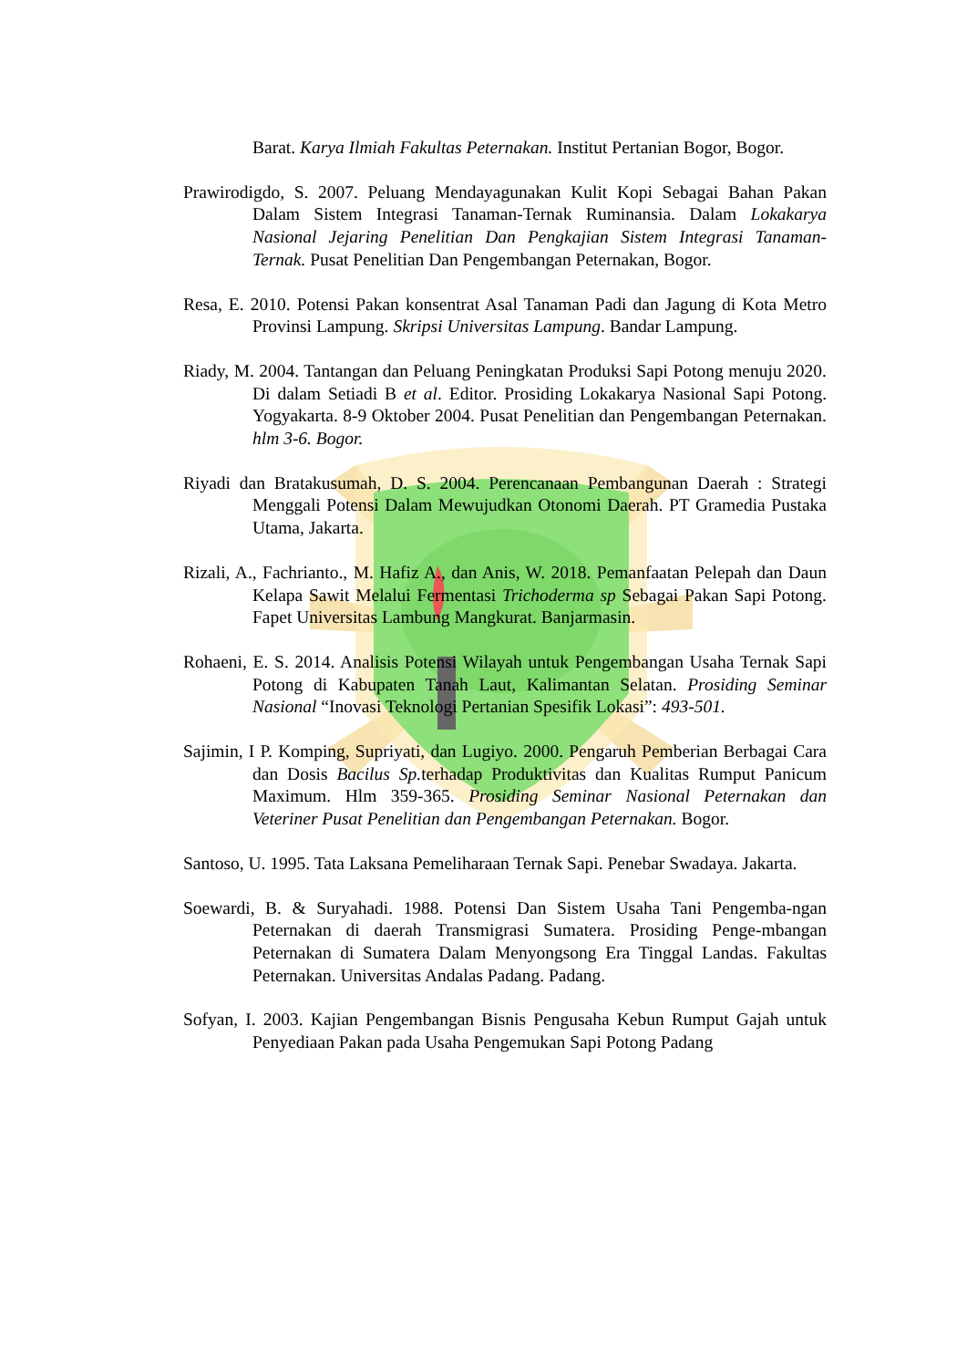Barat. Karya Ilmiah Fakultas Peternakan. Institut Pertanian Bogor, Bogor.
Prawirodigdo, S. 2007. Peluang Mendayagunakan Kulit Kopi Sebagai Bahan Pakan Dalam Sistem Integrasi Tanaman-Ternak Ruminansia. Dalam Lokakarya Nasional Jejaring Penelitian Dan Pengkajian Sistem Integrasi Tanaman-Ternak. Pusat Penelitian Dan Pengembangan Peternakan, Bogor.
Resa, E. 2010. Potensi Pakan konsentrat Asal Tanaman Padi dan Jagung di Kota Metro Provinsi Lampung. Skripsi Universitas Lampung. Bandar Lampung.
Riady, M. 2004. Tantangan dan Peluang Peningkatan Produksi Sapi Potong menuju 2020. Di dalam Setiadi B et al. Editor. Prosiding Lokakarya Nasional Sapi Potong. Yogyakarta. 8-9 Oktober 2004. Pusat Penelitian dan Pengembangan Peternakan. hlm 3-6. Bogor.
Riyadi dan Bratakusumah, D. S. 2004. Perencanaan Pembangunan Daerah : Strategi Menggali Potensi Dalam Mewujudkan Otonomi Daerah. PT Gramedia Pustaka Utama, Jakarta.
Rizali, A., Fachrianto., M. Hafiz A., dan Anis, W. 2018. Pemanfaatan Pelepah dan Daun Kelapa Sawit Melalui Fermentasi Trichoderma sp Sebagai Pakan Sapi Potong. Fapet Universitas Lambung Mangkurat. Banjarmasin.
Rohaeni, E. S. 2014. Analisis Potensi Wilayah untuk Pengembangan Usaha Ternak Sapi Potong di Kabupaten Tanah Laut, Kalimantan Selatan. Prosiding Seminar Nasional “Inovasi Teknologi Pertanian Spesifik Lokasi”: 493-501.
Sajimin, I P. Komping, Supriyati, dan Lugiyo. 2000. Pengaruh Pemberian Berbagai Cara dan Dosis Bacilus Sp. terhadap Produktivitas dan Kualitas Rumput Panicum Maximum. Hlm 359-365. Prosiding Seminar Nasional Peternakan dan Veteriner Pusat Penelitian dan Pengembangan Peternakan. Bogor.
Santoso, U. 1995. Tata Laksana Pemeliharaan Ternak Sapi. Penebar Swadaya. Jakarta.
Soewardi, B. & Suryahadi. 1988. Potensi Dan Sistem Usaha Tani Pengemba-ngan Peternakan di daerah Transmigrasi Sumatera. Prosiding Penge-mbangan Peternakan di Sumatera Dalam Menyongsong Era Tinggal Landas. Fakultas Peternakan. Universitas Andalas Padang. Padang.
Sofyan, I. 2003. Kajian Pengembangan Bisnis Pengusaha Kebun Rumput Gajah untuk Penyediaan Pakan pada Usaha Pengemukan Sapi Potong Padang